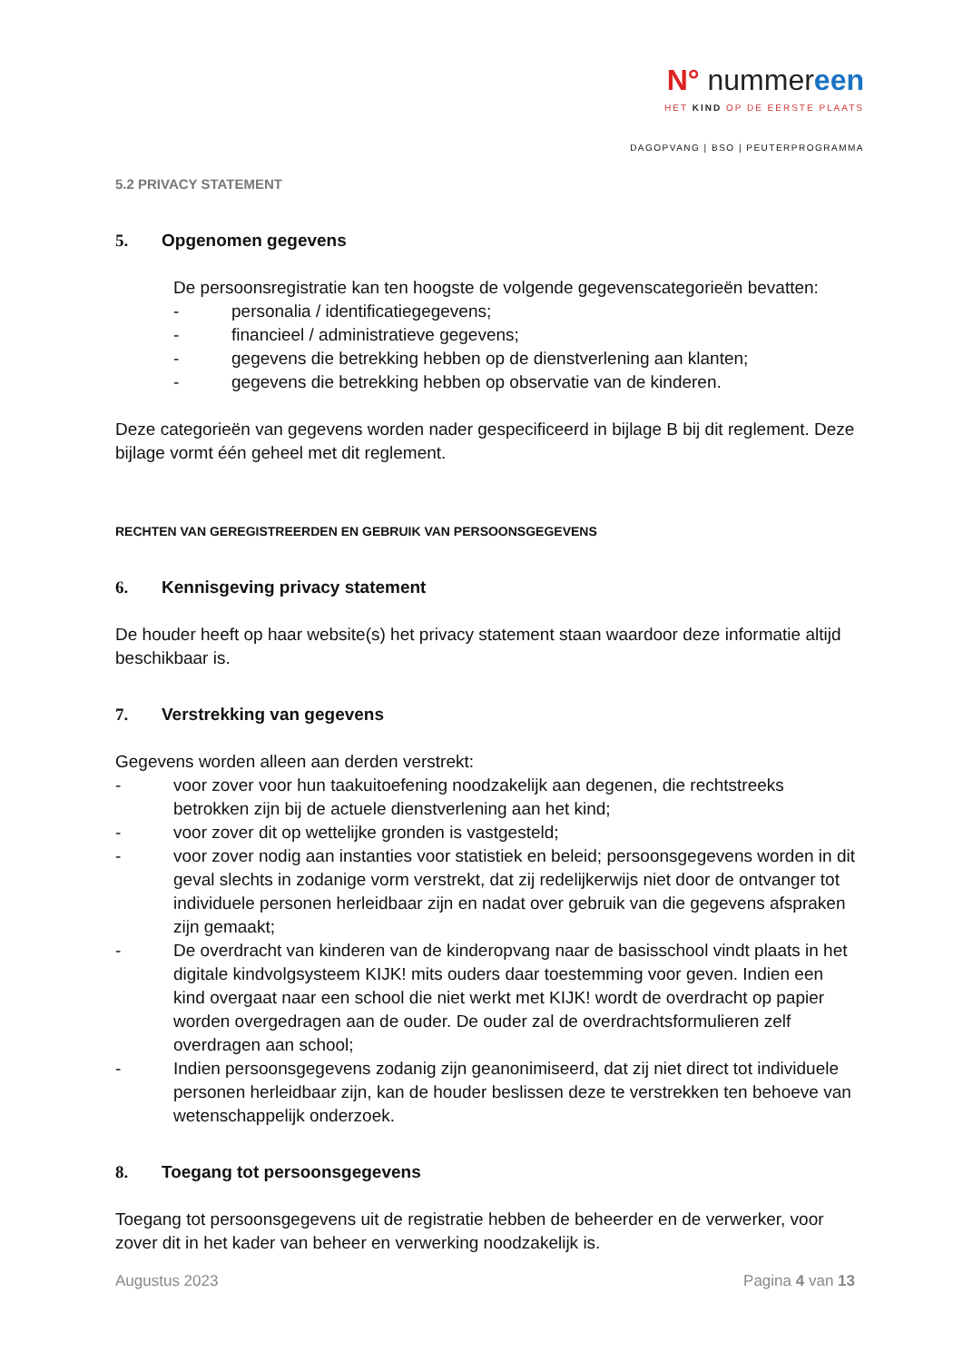N° nummereen
HET KIND OP DE EERSTE PLAATS
DAGOPVANG | BSO | PEUTERPROGRAMMA
5.2 PRIVACY STATEMENT
5. Opgenomen gegevens
De persoonsregistratie kan ten hoogste de volgende gegevenscategorieën bevatten:
- personalia / identificatiegegevens;
- financieel / administratieve gegevens;
- gegevens die betrekking hebben op de dienstverlening aan klanten;
- gegevens die betrekking hebben op observatie van de kinderen.
Deze categorieën van gegevens worden nader gespecificeerd in bijlage B bij dit reglement. Deze bijlage vormt één geheel met dit reglement.
RECHTEN VAN GEREGISTREERDEN EN GEBRUIK VAN PERSOONSGEGEVENS
6. Kennisgeving privacy statement
De houder heeft op haar website(s) het privacy statement staan waardoor deze informatie altijd beschikbaar is.
7. Verstrekking van gegevens
Gegevens worden alleen aan derden verstrekt:
- voor zover voor hun taakuitoefening noodzakelijk aan degenen, die rechtstreeks betrokken zijn bij de actuele dienstverlening aan het kind;
- voor zover dit op wettelijke gronden is vastgesteld;
- voor zover nodig aan instanties voor statistiek en beleid; persoonsgegevens worden in dit geval slechts in zodanige vorm verstrekt, dat zij redelijkerwijs niet door de ontvanger tot individuele personen herleidbaar zijn en nadat over gebruik van die gegevens afspraken zijn gemaakt;
- De overdracht van kinderen van de kinderopvang naar de basisschool vindt plaats in het digitale kindvolgsysteem KIJK! mits ouders daar toestemming voor geven. Indien een kind overgaat naar een school die niet werkt met KIJK! wordt de overdracht op papier worden overgedragen aan de ouder. De ouder zal de overdrachtsformulieren zelf overdragen aan school;
- Indien persoonsgegevens zodanig zijn geanonimiseerd, dat zij niet direct tot individuele personen herleidbaar zijn, kan de houder beslissen deze te verstrekken ten behoeve van wetenschappelijk onderzoek.
8. Toegang tot persoonsgegevens
Toegang tot persoonsgegevens uit de registratie hebben de beheerder en de verwerker, voor zover dit in het kader van beheer en verwerking noodzakelijk is.
Augustus 2023 Pagina 4 van 13